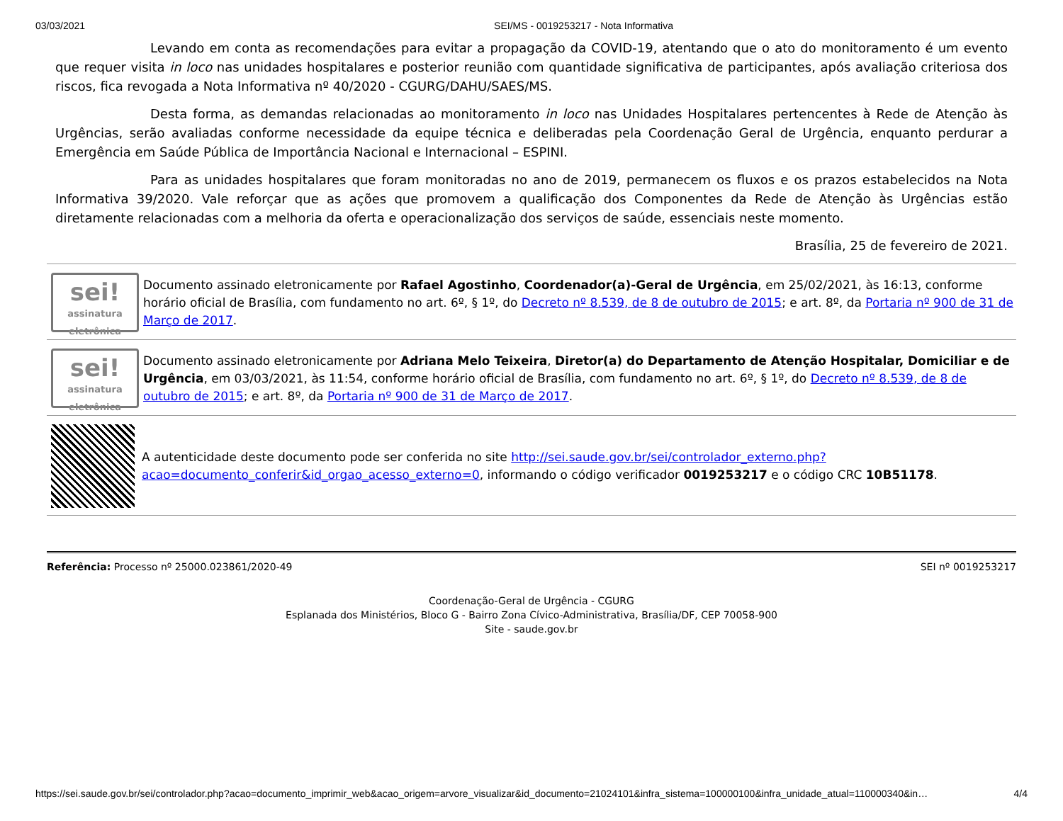03/03/2021 SEI/MS - 0019253217 - Nota Informativa
Levando em conta as recomendações para evitar a propagação da COVID-19, atentando que o ato do monitoramento é um evento que requer visita in loco nas unidades hospitalares e posterior reunião com quantidade significativa de participantes, após avaliação criteriosa dos riscos, fica revogada a Nota Informativa nº 40/2020 - CGURG/DAHU/SAES/MS.
Desta forma, as demandas relacionadas ao monitoramento in loco nas Unidades Hospitalares pertencentes à Rede de Atenção às Urgências, serão avaliadas conforme necessidade da equipe técnica e deliberadas pela Coordenação Geral de Urgência, enquanto perdurar a Emergência em Saúde Pública de Importância Nacional e Internacional – ESPINI.
Para as unidades hospitalares que foram monitoradas no ano de 2019, permanecem os fluxos e os prazos estabelecidos na Nota Informativa 39/2020. Vale reforçar que as ações que promovem a qualificação dos Componentes da Rede de Atenção às Urgências estão diretamente relacionadas com a melhoria da oferta e operacionalização dos serviços de saúde, essenciais neste momento.
Brasília, 25 de fevereiro de 2021.
sei!
assinatura
eletrônica
Documento assinado eletronicamente por Rafael Agostinho, Coordenador(a)-Geral de Urgência, em 25/02/2021, às 16:13, conforme horário oficial de Brasília, com fundamento no art. 6º, § 1º, do Decreto nº 8.539, de 8 de outubro de 2015; e art. 8º, da Portaria nº 900 de 31 de Março de 2017.
sei!
assinatura
eletrônica
Documento assinado eletronicamente por Adriana Melo Teixeira, Diretor(a) do Departamento de Atenção Hospitalar, Domiciliar e de Urgência, em 03/03/2021, às 11:54, conforme horário oficial de Brasília, com fundamento no art. 6º, § 1º, do Decreto nº 8.539, de 8 de outubro de 2015; e art. 8º, da Portaria nº 900 de 31 de Março de 2017.
A autenticidade deste documento pode ser conferida no site http://sei.saude.gov.br/sei/controlador_externo.php?acao=documento_conferir&id_orgao_acesso_externo=0, informando o código verificador 0019253217 e o código CRC 10B51178.
Referência: Processo nº 25000.023861/2020-49 SEI nº 0019253217
Coordenação-Geral de Urgência - CGURG
Esplanada dos Ministérios, Bloco G - Bairro Zona Cívico-Administrativa, Brasília/DF, CEP 70058-900
Site - saude.gov.br
https://sei.saude.gov.br/sei/controlador.php?acao=documento_imprimir_web&acao_origem=arvore_visualizar&id_documento=21024101&infra_sistema=100000100&infra_unidade_atual=110000340&in… 4/4